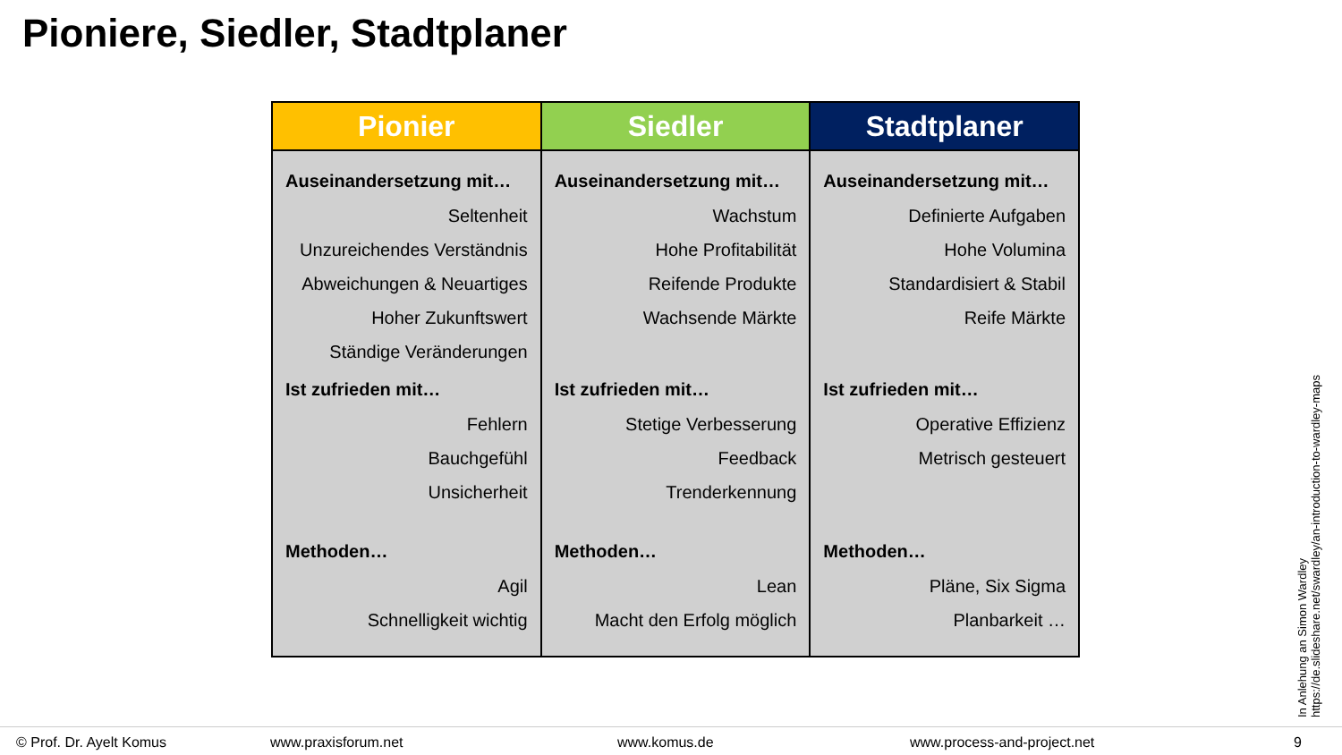Pioniere, Siedler, Stadtplaner
Pionier
Auseinandersetzung mit…
Seltenheit
Unzureichendes Verständnis
Abweichungen & Neuartiges
Hoher Zukunftswert
Ständige Veränderungen
Ist zufrieden mit…
Fehlern
Bauchgefühl
Unsicherheit
Methoden…
Agil
Schnelligkeit wichtig
Siedler
Auseinandersetzung mit…
Wachstum
Hohe Profitabilität
Reifende Produkte
Wachsende Märkte
Ist zufrieden mit…
Stetige Verbesserung
Feedback
Trenderkennung
Methoden…
Lean
Macht den Erfolg möglich
Stadtplaner
Auseinandersetzung mit…
Definierte Aufgaben
Hohe Volumina
Standardisiert & Stabil
Reife Märkte
Ist zufrieden mit…
Operative Effizienz
Metrisch gesteuert
Methoden…
Pläne, Six Sigma
Planbarkeit …
In Anlehung an Simon Wardley
https://de.slideshare.net/swardley/an-introduction-to-wardley-maps
© Prof. Dr. Ayelt Komus www.praxisforum.net www.komus.de www.process-and-project.net 9